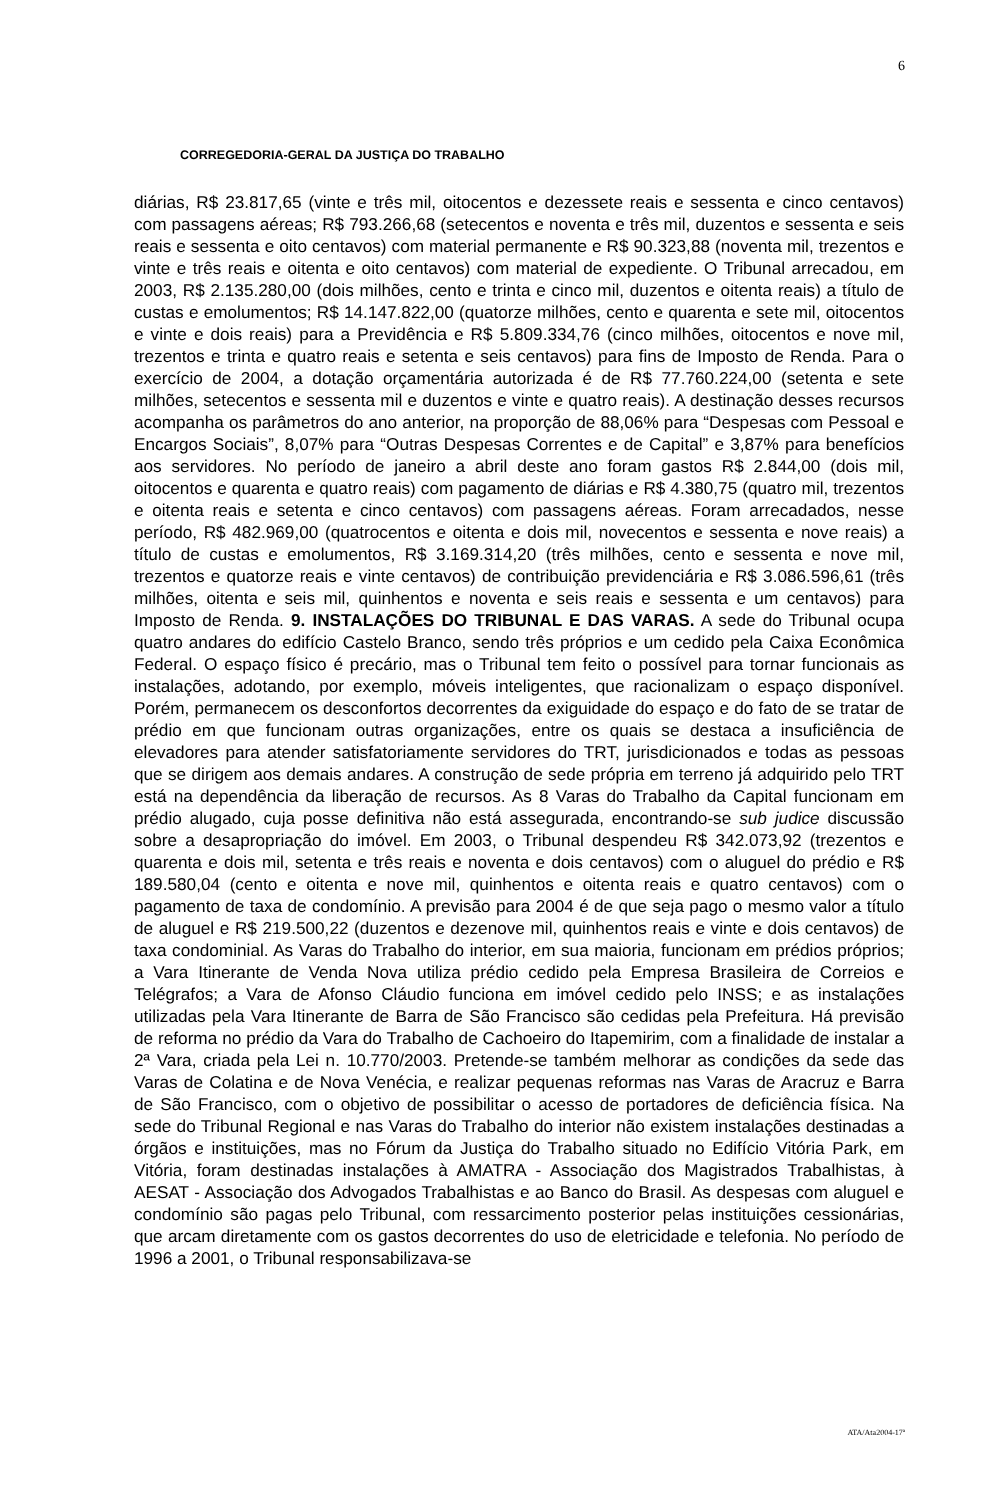6
CORREGEDORIA-GERAL DA JUSTIÇA DO TRABALHO
diárias, R$ 23.817,65 (vinte e três mil, oitocentos e dezessete reais e sessenta e cinco centavos) com passagens aéreas; R$ 793.266,68 (setecentos e noventa e três mil, duzentos e sessenta e seis reais e sessenta e oito centavos) com material permanente e R$ 90.323,88 (noventa mil, trezentos e vinte e três reais e oitenta e oito centavos) com material de expediente. O Tribunal arrecadou, em 2003, R$ 2.135.280,00 (dois milhões, cento e trinta e cinco mil, duzentos e oitenta reais) a título de custas e emolumentos; R$ 14.147.822,00 (quatorze milhões, cento e quarenta e sete mil, oitocentos e vinte e dois reais) para a Previdência e R$ 5.809.334,76 (cinco milhões, oitocentos e nove mil, trezentos e trinta e quatro reais e setenta e seis centavos) para fins de Imposto de Renda. Para o exercício de 2004, a dotação orçamentária autorizada é de R$ 77.760.224,00 (setenta e sete milhões, setecentos e sessenta mil e duzentos e vinte e quatro reais). A destinação desses recursos acompanha os parâmetros do ano anterior, na proporção de 88,06% para “Despesas com Pessoal e Encargos Sociais”, 8,07% para “Outras Despesas Correntes e de Capital” e 3,87% para benefícios aos servidores. No período de janeiro a abril deste ano foram gastos R$ 2.844,00 (dois mil, oitocentos e quarenta e quatro reais) com pagamento de diárias e R$ 4.380,75 (quatro mil, trezentos e oitenta reais e setenta e cinco centavos) com passagens aéreas. Foram arrecadados, nesse período, R$ 482.969,00 (quatrocentos e oitenta e dois mil, novecentos e sessenta e nove reais) a título de custas e emolumentos, R$ 3.169.314,20 (três milhões, cento e sessenta e nove mil, trezentos e quatorze reais e vinte centavos) de contribuição previdenciária e R$ 3.086.596,61 (três milhões, oitenta e seis mil, quinhentos e noventa e seis reais e sessenta e um centavos) para Imposto de Renda. 9. INSTALAÇÕES DO TRIBUNAL E DAS VARAS. A sede do Tribunal ocupa quatro andares do edifício Castelo Branco, sendo três próprios e um cedido pela Caixa Econômica Federal. O espaço físico é precário, mas o Tribunal tem feito o possível para tornar funcionais as instalações, adotando, por exemplo, móveis inteligentes, que racionalizam o espaço disponível. Porém, permanecem os desconfortos decorrentes da exiguidade do espaço e do fato de se tratar de prédio em que funcionam outras organizações, entre os quais se destaca a insuficiência de elevadores para atender satisfatoriamente servidores do TRT, jurisdicionados e todas as pessoas que se dirigem aos demais andares. A construção de sede própria em terreno já adquirido pelo TRT está na dependência da liberação de recursos. As 8 Varas do Trabalho da Capital funcionam em prédio alugado, cuja posse definitiva não está assegurada, encontrando-se sub judice discussão sobre a desapropriação do imóvel. Em 2003, o Tribunal despendeu R$ 342.073,92 (trezentos e quarenta e dois mil, setenta e três reais e noventa e dois centavos) com o aluguel do prédio e R$ 189.580,04 (cento e oitenta e nove mil, quinhentos e oitenta reais e quatro centavos) com o pagamento de taxa de condomínio. A previsão para 2004 é de que seja pago o mesmo valor a título de aluguel e R$ 219.500,22 (duzentos e dezenove mil, quinhentos reais e vinte e dois centavos) de taxa condominial. As Varas do Trabalho do interior, em sua maioria, funcionam em prédios próprios; a Vara Itinerante de Venda Nova utiliza prédio cedido pela Empresa Brasileira de Correios e Telégrafos; a Vara de Afonso Cláudio funciona em imóvel cedido pelo INSS; e as instalações utilizadas pela Vara Itinerante de Barra de São Francisco são cedidas pela Prefeitura. Há previsão de reforma no prédio da Vara do Trabalho de Cachoeiro do Itapemirim, com a finalidade de instalar a 2ª Vara, criada pela Lei n. 10.770/2003. Pretende-se também melhorar as condições da sede das Varas de Colatina e de Nova Venécia, e realizar pequenas reformas nas Varas de Aracruz e Barra de São Francisco, com o objetivo de possibilitar o acesso de portadores de deficiência física. Na sede do Tribunal Regional e nas Varas do Trabalho do interior não existem instalações destinadas a órgãos e instituições, mas no Fórum da Justiça do Trabalho situado no Edifício Vitória Park, em Vitória, foram destinadas instalações à AMATRA - Associação dos Magistrados Trabalhistas, à AESAT - Associação dos Advogados Trabalhistas e ao Banco do Brasil. As despesas com aluguel e condomínio são pagas pelo Tribunal, com ressarcimento posterior pelas instituições cessionárias, que arcam diretamente com os gastos decorrentes do uso de eletricidade e telefonia. No período de 1996 a 2001, o Tribunal responsabilizava-se
ATA/Ata2004-17ª